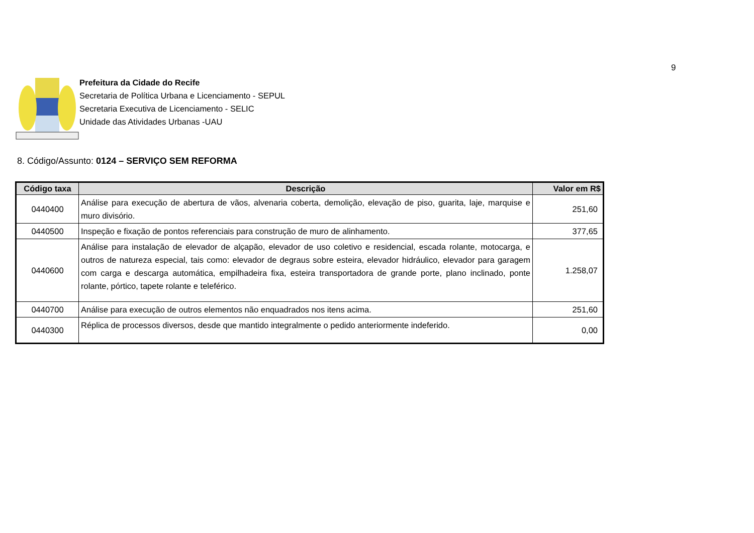9
Prefeitura da Cidade do Recife
Secretaria de Política Urbana e Licenciamento - SEPUL
Secretaria Executiva de Licenciamento - SELIC
Unidade das Atividades Urbanas -UAU
8. Código/Assunto: 0124 – SERVIÇO SEM REFORMA
| Código taxa | Descrição | Valor em R$ |
| --- | --- | --- |
| 0440400 | Análise para execução de abertura de vãos, alvenaria coberta, demolição, elevação de piso, guarita, laje, marquise e muro divisório. | 251,60 |
| 0440500 | Inspeção e fixação de pontos referenciais para construção de muro de alinhamento. | 377,65 |
| 0440600 | Análise para instalação de elevador de alçapão, elevador de uso coletivo e residencial, escada rolante, motocarga, e outros de natureza especial, tais como: elevador de degraus sobre esteira, elevador hidráulico, elevador para garagem com carga e descarga automática, empilhadeira fixa, esteira transportadora de grande porte, plano inclinado, ponte rolante, pórtico, tapete rolante e teleférico. | 1.258,07 |
| 0440700 | Análise para execução de outros elementos não enquadrados nos itens acima. | 251,60 |
| 0440300 | Réplica de processos diversos, desde que mantido integralmente o pedido anteriormente indeferido. | 0,00 |